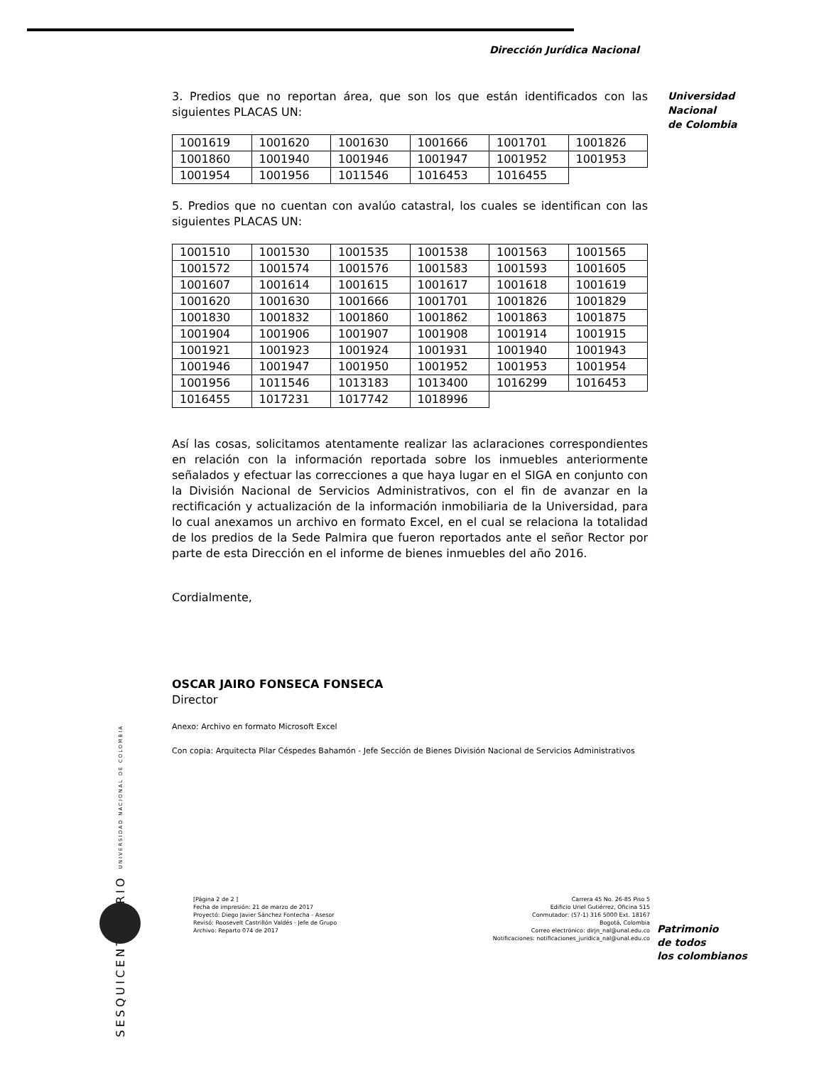Dirección Jurídica Nacional
Universidad
Nacional
de Colombia
3. Predios que no reportan área, que son los que están identificados con las siguientes PLACAS UN:
| 1001619 | 1001620 | 1001630 | 1001666 | 1001701 | 1001826 |
| 1001860 | 1001940 | 1001946 | 1001947 | 1001952 | 1001953 |
| 1001954 | 1001956 | 1011546 | 1016453 | 1016455 | |
5. Predios que no cuentan con avalúo catastral, los cuales se identifican con las siguientes PLACAS UN:
| 1001510 | 1001530 | 1001535 | 1001538 | 1001563 | 1001565 |
| 1001572 | 1001574 | 1001576 | 1001583 | 1001593 | 1001605 |
| 1001607 | 1001614 | 1001615 | 1001617 | 1001618 | 1001619 |
| 1001620 | 1001630 | 1001666 | 1001701 | 1001826 | 1001829 |
| 1001830 | 1001832 | 1001860 | 1001862 | 1001863 | 1001875 |
| 1001904 | 1001906 | 1001907 | 1001908 | 1001914 | 1001915 |
| 1001921 | 1001923 | 1001924 | 1001931 | 1001940 | 1001943 |
| 1001946 | 1001947 | 1001950 | 1001952 | 1001953 | 1001954 |
| 1001956 | 1011546 | 1013183 | 1013400 | 1016299 | 1016453 |
| 1016455 | 1017231 | 1017742 | 1018996 | | |
Así las cosas, solicitamos atentamente realizar las aclaraciones correspondientes en relación con la información reportada sobre los inmuebles anteriormente señalados y efectuar las correcciones a que haya lugar en el SIGA en conjunto con la División Nacional de Servicios Administrativos, con el fin de avanzar en la rectificación y actualización de la información inmobiliaria de la Universidad, para lo cual anexamos un archivo en formato Excel, en el cual se relaciona la totalidad de los predios de la Sede Palmira que fueron reportados ante el señor Rector por parte de esta Dirección en el informe de bienes inmuebles del año 2016.
Cordialmente,
OSCAR JAIRO FONSECA FONSECA
Director
Anexo: Archivo en formato Microsoft Excel
Con copia: Arquitecta Pilar Céspedes Bahamón - Jefe Sección de Bienes División Nacional de Servicios Administrativos
SESQUICENTENARIO UNIVERSIDAD NACIONAL DE COLOMBIA
[Página 2 de 2 ]
Fecha de impresión: 21 de marzo de 2017
Proyectó: Diego Javier Sánchez Fontecha - Asesor
Revisó: Roosevelt Castrillón Valdés - Jefe de Grupo
Archivo: Reparto 074 de 2017
Carrera 45 No. 26-85 Piso 5
Edificio Uriel Gutiérrez, Oficina 515
Conmutador: (57-1) 316 5000 Ext. 18167
Bogotá, Colombia
Correo electrónico: dirjn_nal@unal.edu.co
Notificaciones: notificaciones_juridica_nal@unal.edu.co
Patrimonio
de todos
los colombianos